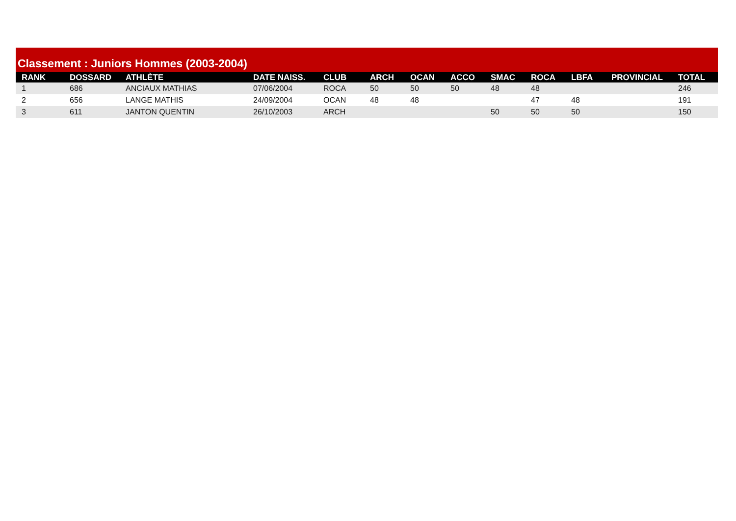Classement : Juniors Hommes (2003-2004)
| RANK | DOSSARD | ATHLÈTE | DATE NAISS. | CLUB | ARCH | OCAN | ACCO | SMAC | ROCA | LBFA | PROVINCIAL | TOTAL |
| --- | --- | --- | --- | --- | --- | --- | --- | --- | --- | --- | --- | --- |
| 1 | 686 | ANCIAUX MATHIAS | 07/06/2004 | ROCA | 50 | 50 | 50 | 48 | 48 | | | 246 |
| 2 | 656 | LANGE MATHIS | 24/09/2004 | OCAN | 48 | 48 | | | 47 | 48 | | 191 |
| 3 | 611 | JANTON QUENTIN | 26/10/2003 | ARCH | | | | 50 | 50 | 50 | | 150 |